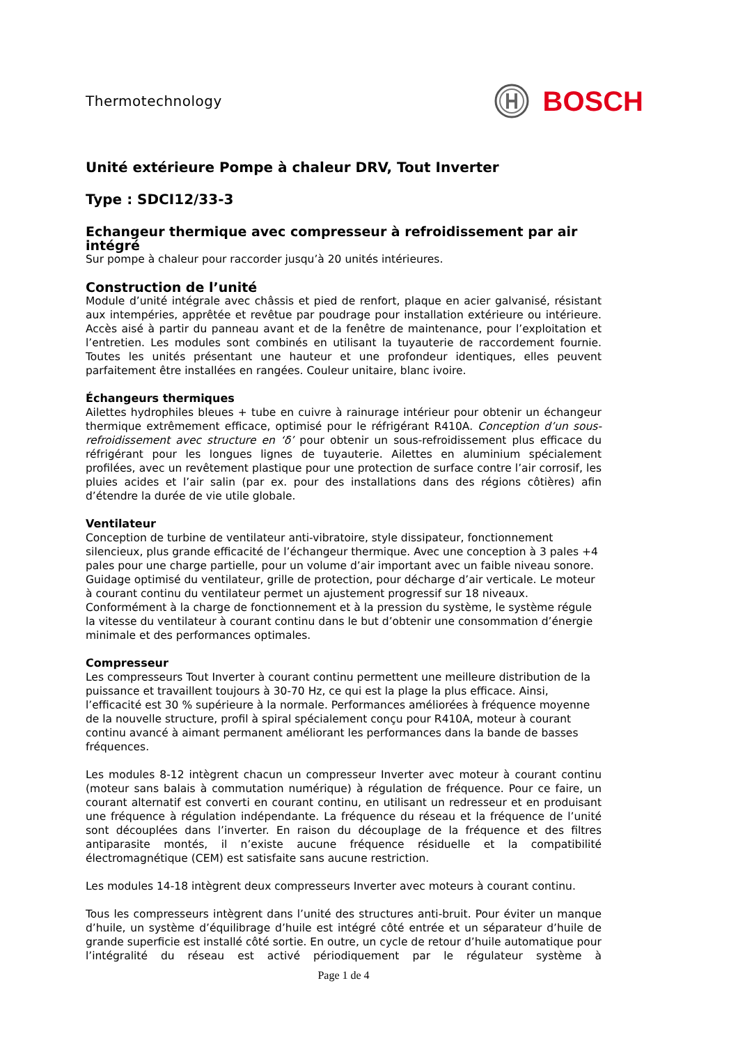Thermotechnology
BOSCH
Unité extérieure Pompe à chaleur DRV, Tout Inverter
Type : SDCI12/33-3
Echangeur thermique avec compresseur à refroidissement par air intégré
Sur pompe à chaleur pour raccorder jusqu’à 20 unités intérieures.
Construction de l’unité
Module d’unité intégrale avec châssis et pied de renfort, plaque en acier galvanisé, résistant aux intempéries, apprêtée et revêtue par poudrage pour installation extérieure ou intérieure. Accès aisé à partir du panneau avant et de la fenêtre de maintenance, pour l’exploitation et l’entretien. Les modules sont combinés en utilisant la tuyauterie de raccordement fournie. Toutes les unités présentant une hauteur et une profondeur identiques, elles peuvent parfaitement être installées en rangées. Couleur unitaire, blanc ivoire.
Échangeurs thermiques
Ailettes hydrophiles bleues + tube en cuivre à rainurage intérieur pour obtenir un échangeur thermique extrêmement efficace, optimisé pour le réfrigérant R410A. Conception d’un sous-refroidissement avec structure en ‘δ’ pour obtenir un sous-refroidissement plus efficace du réfrigérant pour les longues lignes de tuyauterie. Ailettes en aluminium spécialement profilées, avec un revêtement plastique pour une protection de surface contre l’air corrosif, les pluies acides et l’air salin (par ex. pour des installations dans des régions côtières) afin d’étendre la durée de vie utile globale.
Ventilateur
Conception de turbine de ventilateur anti-vibratoire, style dissipateur, fonctionnement silencieux, plus grande efficacité de l’échangeur thermique. Avec une conception à 3 pales +4 pales pour une charge partielle, pour un volume d’air important avec un faible niveau sonore. Guidage optimisé du ventilateur, grille de protection, pour décharge d’air verticale. Le moteur à courant continu du ventilateur permet un ajustement progressif sur 18 niveaux. Conformément à la charge de fonctionnement et à la pression du système, le système régule la vitesse du ventilateur à courant continu dans le but d’obtenir une consommation d’énergie minimale et des performances optimales.
Compresseur
Les compresseurs Tout Inverter à courant continu permettent une meilleure distribution de la puissance et travaillent toujours à 30-70 Hz, ce qui est la plage la plus efficace. Ainsi, l’efficacité est 30 % supérieure à la normale. Performances améliorées à fréquence moyenne de la nouvelle structure, profil à spiral spécialement conçu pour R410A, moteur à courant continu avancé à aimant permanent améliorant les performances dans la bande de basses fréquences.
Les modules 8-12 intègrent chacun un compresseur Inverter avec moteur à courant continu (moteur sans balais à commutation numérique) à régulation de fréquence. Pour ce faire, un courant alternatif est converti en courant continu, en utilisant un redresseur et en produisant une fréquence à régulation indépendante. La fréquence du réseau et la fréquence de l’unité sont découplées dans l’inverter. En raison du découplage de la fréquence et des filtres antiparasite montés, il n’existe aucune fréquence résiduelle et la compatibilité électromagnétique (CEM) est satisfaite sans aucune restriction.
Les modules 14-18 intègrent deux compresseurs Inverter avec moteurs à courant continu.
Tous les compresseurs intègrent dans l’unité des structures anti-bruit. Pour éviter un manque d’huile, un système d’équilibrage d’huile est intégré côté entrée et un séparateur d’huile de grande superficie est installé côté sortie. En outre, un cycle de retour d’huile automatique pour l’intégralité du réseau est activé périodiquement par le régulateur système à
Page 1 de 4